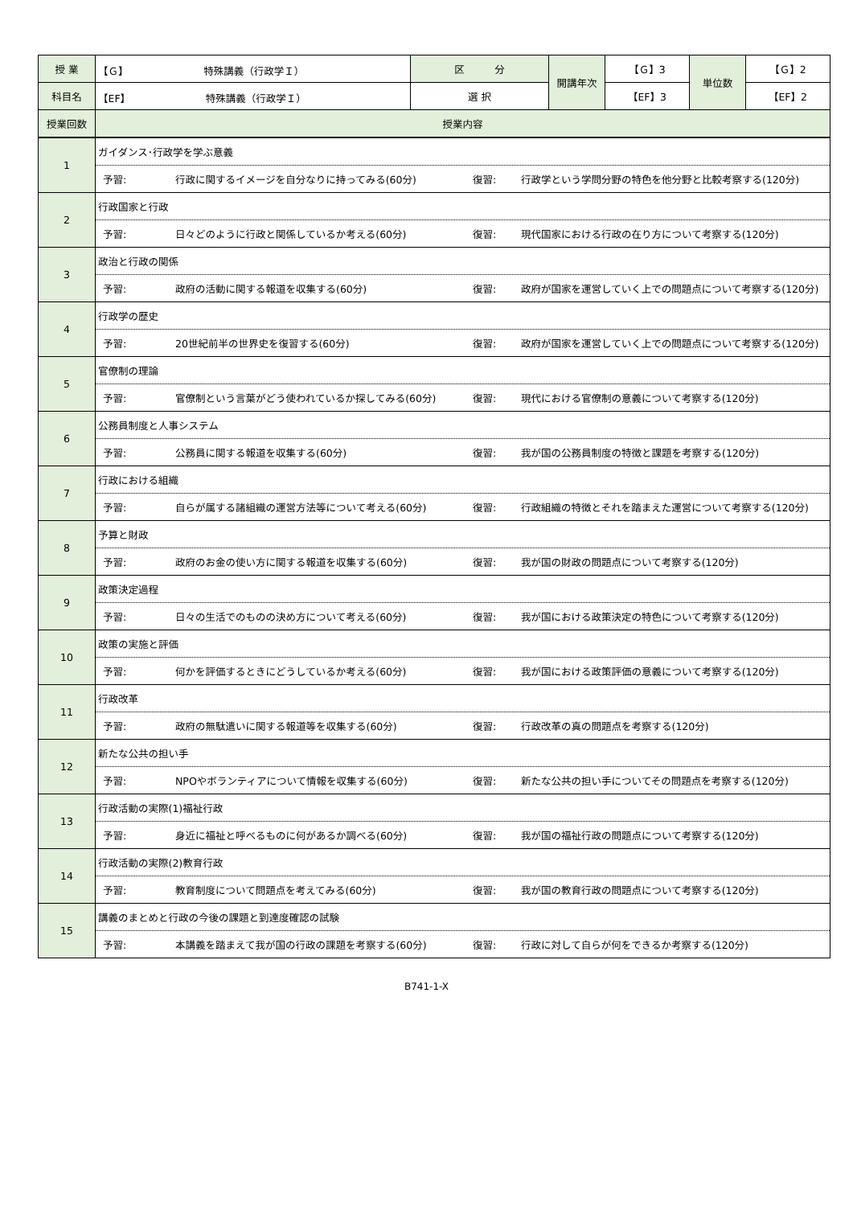| 授 業 | 【Ｇ】 特殊講義（行政学Ｉ） | 区 分 | 開講年次 | 【Ｇ】3 | 単位数 | 【Ｇ】2 |
| 科目名 | 【EF】 特殊講義（行政学Ｉ） | 選 択 | | 【EF】3 | | 【EF】2 |
| 授業回数 | 授業内容 | | | | | |
| 1 | ガイダンス･行政学を学ぶ意義 |
| | 予習: 行政に関するイメージを自分なりに持ってみる(60分) 復習: 行政学という学問分野の特色を他分野と比較考察する(120分) |
| 2 | 行政国家と行政 |
| | 予習: 日々どのように行政と関係しているか考える(60分) 復習: 現代国家における行政の在り方について考察する(120分) |
| 3 | 政治と行政の関係 |
| | 予習: 政府の活動に関する報道を収集する(60分) 復習: 政府が国家を運営していく上での問題点について考察する(120分) |
| 4 | 行政学の歴史 |
| | 予習: 20世紀前半の世界史を復習する(60分) 復習: 政府が国家を運営していく上での問題点について考察する(120分) |
| 5 | 官僚制の理論 |
| | 予習: 官僚制という言葉がどう使われているか探してみる(60分) 復習: 現代における官僚制の意義について考察する(120分) |
| 6 | 公務員制度と人事システム |
| | 予習: 公務員に関する報道を収集する(60分) 復習: 我が国の公務員制度の特徴と課題を考察する(120分) |
| 7 | 行政における組織 |
| | 予習: 自らが属する諸組織の運営方法等について考える(60分) 復習: 行政組織の特徴とそれを踏まえた運営について考察する(120分) |
| 8 | 予算と財政 |
| | 予習: 政府のお金の使い方に関する報道を収集する(60分) 復習: 我が国の財政の問題点について考察する(120分) |
| 9 | 政策決定過程 |
| | 予習: 日々の生活でのものの決め方について考える(60分) 復習: 我が国における政策決定の特色について考察する(120分) |
| 10 | 政策の実施と評価 |
| | 予習: 何かを評価するときにどうしているか考える(60分) 復習: 我が国における政策評価の意義について考察する(120分) |
| 11 | 行政改革 |
| | 予習: 政府の無駄遣いに関する報道等を収集する(60分) 復習: 行政改革の真の問題点を考察する(120分) |
| 12 | 新たな公共の担い手 |
| | 予習: NPOやボランティアについて情報を収集する(60分) 復習: 新たな公共の担い手についてその問題点を考察する(120分) |
| 13 | 行政活動の実際(1)福祉行政 |
| | 予習: 身近に福祉と呼べるものに何があるか調べる(60分) 復習: 我が国の福祉行政の問題点について考察する(120分) |
| 14 | 行政活動の実際(2)教育行政 |
| | 予習: 教育制度について問題点を考えてみる(60分) 復習: 我が国の教育行政の問題点について考察する(120分) |
| 15 | 講義のまとめと行政の今後の課題と到達度確認の試験 |
| | 予習: 本講義を踏まえて我が国の行政の課題を考察する(60分) 復習: 行政に対して自らが何をできるか考察する(120分) |
B741-1-X